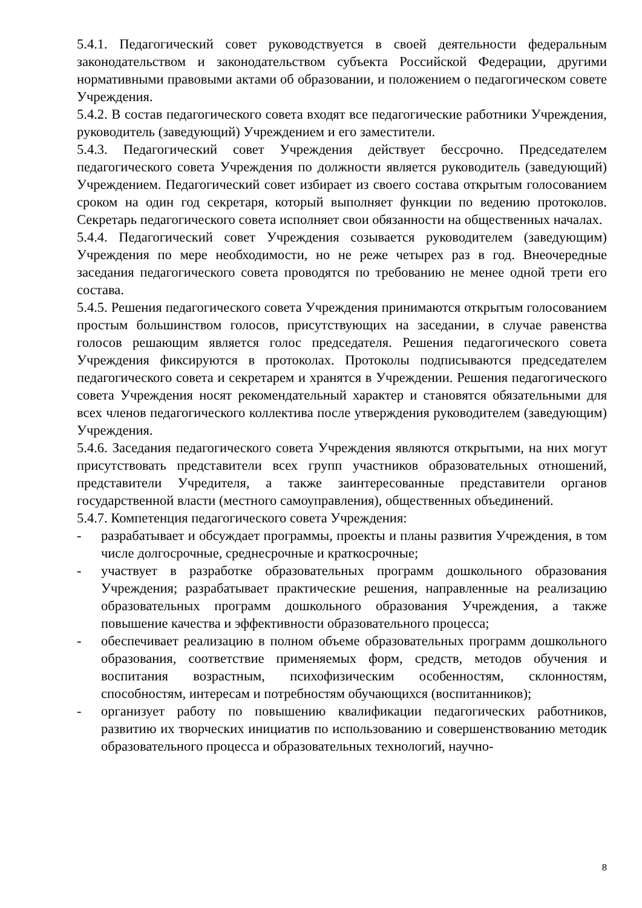5.4.1. Педагогический совет руководствуется в своей деятельности федеральным законодательством и законодательством субъекта Российской Федерации, другими нормативными правовыми актами об образовании, и положением о педагогическом совете Учреждения.
5.4.2. В состав педагогического совета входят все педагогические работники Учреждения, руководитель (заведующий) Учреждением и его заместители.
5.4.3. Педагогический совет Учреждения действует бессрочно. Председателем педагогического совета Учреждения по должности является руководитель (заведующий) Учреждением. Педагогический совет избирает из своего состава открытым голосованием сроком на один год секретаря, который выполняет функции по ведению протоколов. Секретарь педагогического совета исполняет свои обязанности на общественных началах.
5.4.4. Педагогический совет Учреждения созывается руководителем (заведующим) Учреждения по мере необходимости, но не реже четырех раз в год. Внеочередные заседания педагогического совета проводятся по требованию не менее одной трети его состава.
5.4.5. Решения педагогического совета Учреждения принимаются открытым голосованием простым большинством голосов, присутствующих на заседании, в случае равенства голосов решающим является голос председателя. Решения педагогического совета Учреждения фиксируются в протоколах. Протоколы подписываются председателем педагогического совета и секретарем и хранятся в Учреждении. Решения педагогического совета Учреждения носят рекомендательный характер и становятся обязательными для всех членов педагогического коллектива после утверждения руководителем (заведующим) Учреждения.
5.4.6. Заседания педагогического совета Учреждения являются открытыми, на них могут присутствовать представители всех групп участников образовательных отношений, представители Учредителя, а также заинтересованные представители органов государственной власти (местного самоуправления), общественных объединений.
5.4.7. Компетенция педагогического совета Учреждения:
- разрабатывает и обсуждает программы, проекты и планы развития Учреждения, в том числе долгосрочные, среднесрочные и краткосрочные;
- участвует в разработке образовательных программ дошкольного образования Учреждения; разрабатывает практические решения, направленные на реализацию образовательных программ дошкольного образования Учреждения, а также повышение качества и эффективности образовательного процесса;
- обеспечивает реализацию в полном объеме образовательных программ дошкольного образования, соответствие применяемых форм, средств, методов обучения и воспитания возрастным, психофизическим особенностям, склонностям, способностям, интересам и потребностям обучающихся (воспитанников);
- организует работу по повышению квалификации педагогических работников, развитию их творческих инициатив по использованию и совершенствованию методик образовательного процесса и образовательных технологий, научно-
8